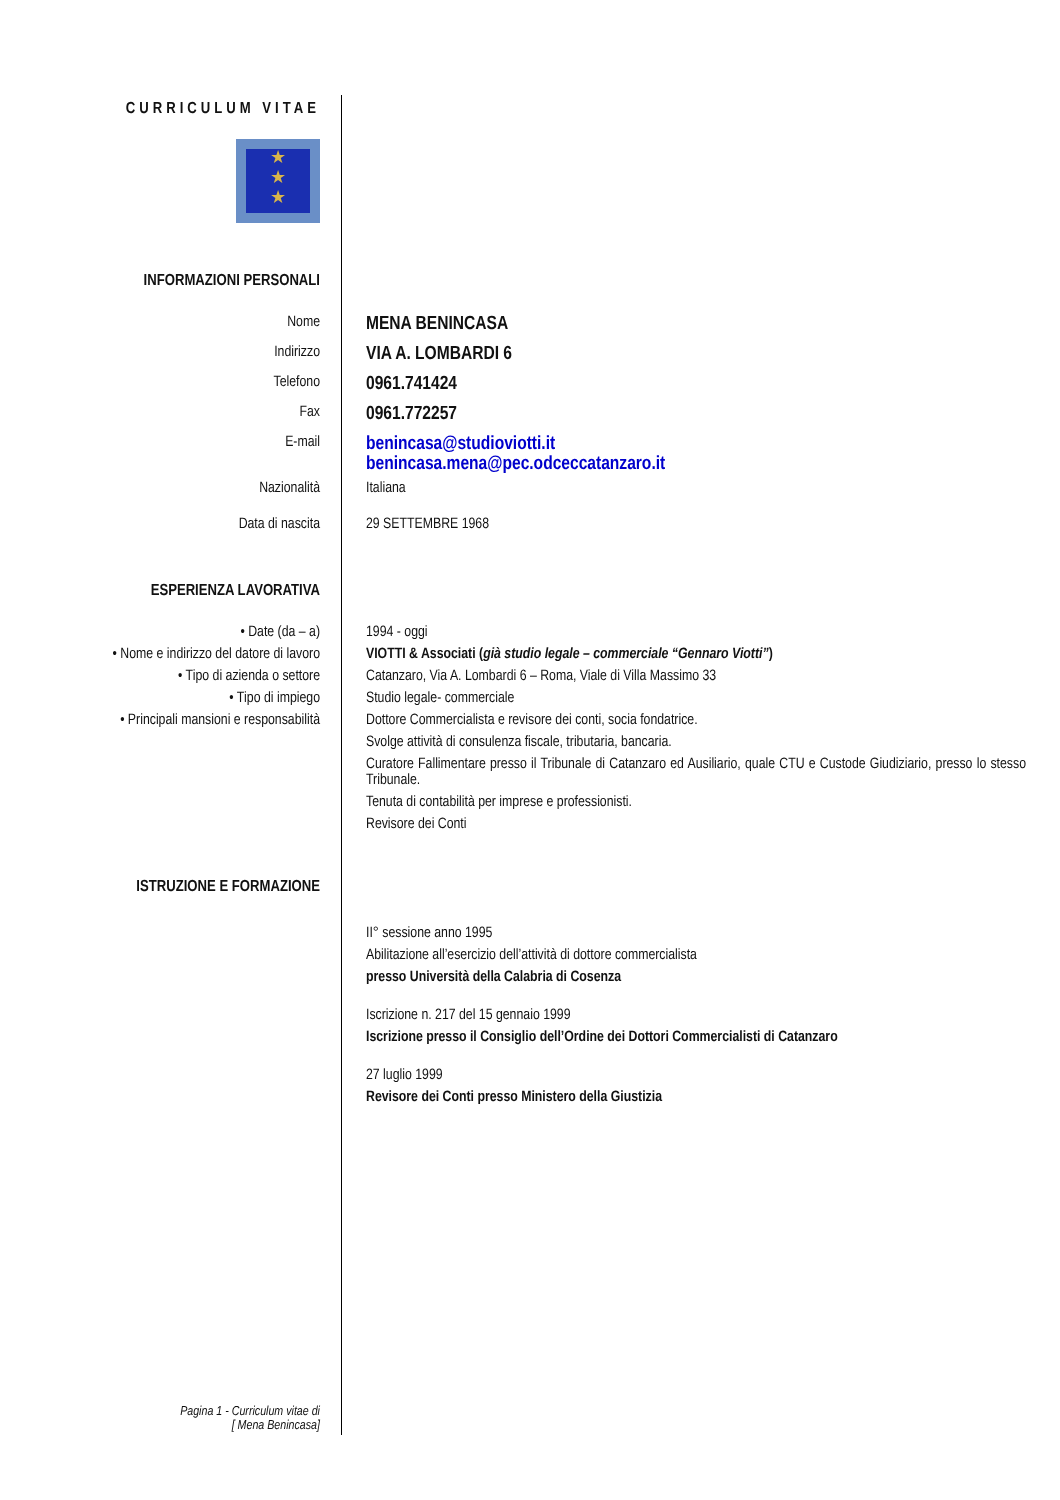CURRICULUM VITAE
★
★
★
INFORMAZIONI PERSONALI
Nome
MENA BENINCASA
Indirizzo
VIA A. LOMBARDI 6
Telefono
0961.741424
Fax
0961.772257
E-mail
benincasa@studioviotti.it
benincasa.mena@pec.odceccatanzaro.it
Nazionalità Italiana
Data di nascita 29 SETTEMBRE 1968
ESPERIENZA LAVORATIVA
• Date (da – a)
• Nome e indirizzo del datore di lavoro
• Tipo di azienda o settore
• Tipo di impiego
• Principali mansioni e responsabilità
1994 - oggi
VIOTTI & Associati (già studio legale – commerciale “Gennaro Viotti”)
Catanzaro, Via A. Lombardi 6 – Roma, Viale di Villa Massimo 33
Studio legale- commerciale
Dottore Commercialista e revisore dei conti, socia fondatrice.
Svolge attività di consulenza fiscale, tributaria, bancaria.
Curatore Fallimentare presso il Tribunale di Catanzaro ed Ausiliario, quale CTU e Custode Giudiziario, presso lo stesso Tribunale.
Tenuta di contabilità per imprese e professionisti.
Revisore dei Conti
ISTRUZIONE E FORMAZIONE
II° sessione anno 1995
Abilitazione all’esercizio dell’attività di dottore commercialista
presso Università della Calabria di Cosenza
Iscrizione n. 217 del 15 gennaio 1999
Iscrizione presso il Consiglio dell’Ordine dei Dottori Commercialisti di Catanzaro
27 luglio 1999
Revisore dei Conti presso Ministero della Giustizia
Pagina 1 - Curriculum vitae di
[ Mena Benincasa]